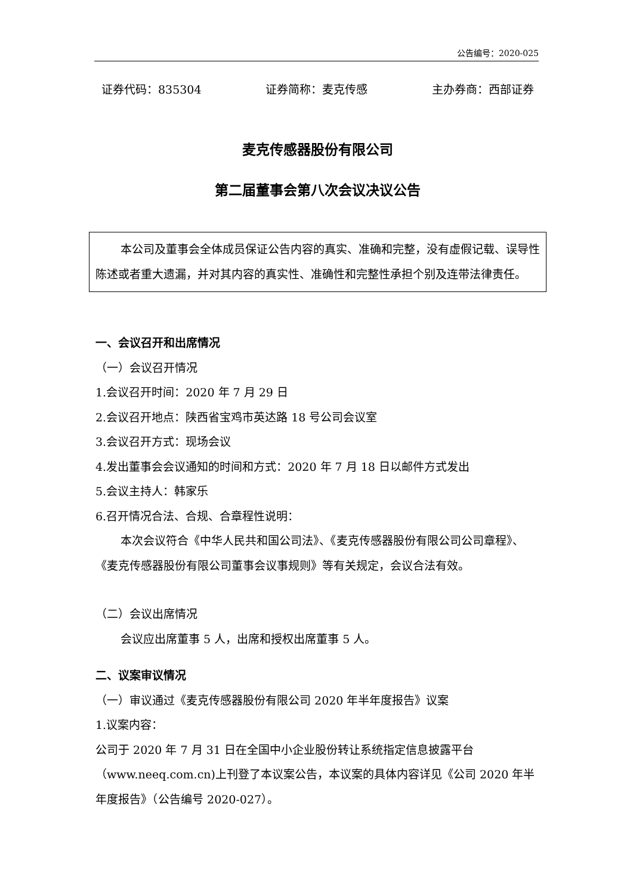公告编号：2020-025
证券代码：835304 证券简称：麦克传感 主办券商：西部证券
麦克传感器股份有限公司
第二届董事会第八次会议决议公告
本公司及董事会全体成员保证公告内容的真实、准确和完整，没有虚假记载、误导性陈述或者重大遗漏，并对其内容的真实性、准确性和完整性承担个别及连带法律责任。
一、会议召开和出席情况
（一）会议召开情况
1.会议召开时间：2020 年 7 月 29 日
2.会议召开地点：陕西省宝鸡市英达路 18 号公司会议室
3.会议召开方式：现场会议
4.发出董事会会议通知的时间和方式：2020 年 7 月 18 日以邮件方式发出
5.会议主持人：韩家乐
6.召开情况合法、合规、合章程性说明：
本次会议符合《中华人民共和国公司法》、《麦克传感器股份有限公司公司章程》、《麦克传感器股份有限公司董事会议事规则》等有关规定，会议合法有效。
（二）会议出席情况
会议应出席董事 5 人，出席和授权出席董事 5 人。
二、议案审议情况
（一）审议通过《麦克传感器股份有限公司 2020 年半年度报告》议案
1.议案内容：
公司于 2020 年 7 月 31 日在全国中小企业股份转让系统指定信息披露平台（www.neeq.com.cn)上刊登了本议案公告，本议案的具体内容详见《公司 2020 年半年度报告》（公告编号 2020-027）。